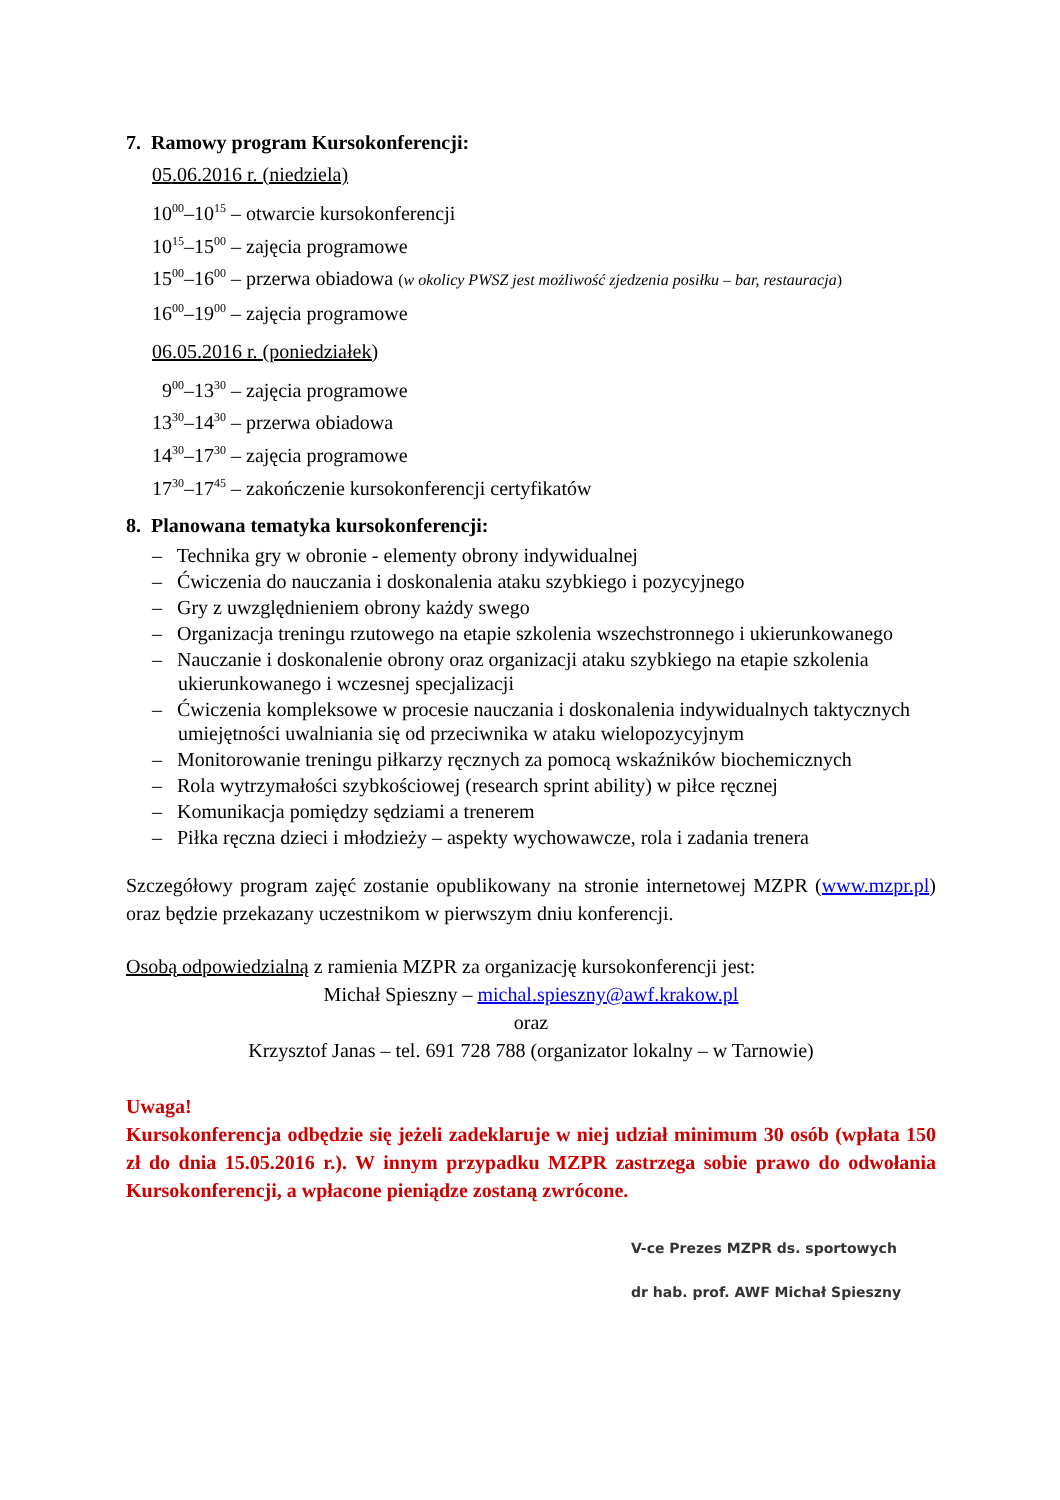7. Ramowy program Kursokonferencji:
05.06.2016 r. (niedziela)
10<sup>00</sup>–10<sup>15</sup> – otwarcie kursokonferencji
10<sup>15</sup>–15<sup>00</sup> – zajęcia programowe
15<sup>00</sup>–16<sup>00</sup> – przerwa obiadowa (w okolicy PWSZ jest możliwość zjedzenia posiłku – bar, restauracja)
16<sup>00</sup>–19<sup>00</sup> – zajęcia programowe
06.05.2016 r. (poniedziałek)
9<sup>00</sup>–13<sup>30</sup> – zajęcia programowe
13<sup>30</sup>–14<sup>30</sup> – przerwa obiadowa
14<sup>30</sup>–17<sup>30</sup> – zajęcia programowe
17<sup>30</sup>–17<sup>45</sup> – zakończenie kursokonferencji certyfikatów
8. Planowana tematyka kursokonferencji:
– Technika gry w obronie - elementy obrony indywidualnej
– Ćwiczenia do nauczania i doskonalenia ataku szybkiego i pozycyjnego
– Gry z uwzględnieniem obrony każdy swego
– Organizacja treningu rzutowego na etapie szkolenia wszechstronnego i ukierunkowanego
– Nauczanie i doskonalenie obrony oraz organizacji ataku szybkiego na etapie szkolenia ukierunkowanego i wczesnej specjalizacji
– Ćwiczenia kompleksowe w procesie nauczania i doskonalenia indywidualnych taktycznych umiejętności uwalniania się od przeciwnika w ataku wielopozycyjnym
– Monitorowanie treningu piłkarzy ręcznych za pomocą wskaźników biochemicznych
– Rola wytrzymałości szybkościowej (research sprint ability) w piłce ręcznej
– Komunikacja pomiędzy sędziami a trenerem
– Piłka ręczna dzieci i młodzieży – aspekty wychowawcze, rola i zadania trenera
Szczegółowy program zajęć zostanie opublikowany na stronie internetowej MZPR (www.mzpr.pl) oraz będzie przekazany uczestnikom w pierwszym dniu konferencji.
Osobą odpowiedzialną z ramienia MZPR za organizację kursokonferencji jest:
Michał Spieszny – michal.spieszny@awf.krakow.pl
oraz
Krzysztof Janas – tel. 691 728 788 (organizator lokalny – w Tarnowie)
Uwaga!
Kursokonferencja odbędzie się jeżeli zadeklaruje w niej udział minimum 30 osób (wpłata 150 zł do dnia 15.05.2016 r.). W innym przypadku MZPR zastrzega sobie prawo do odwołania Kursokonferencji, a wpłacone pieniądze zostaną zwrócone.
V-ce Prezes MZPR ds. sportowych
dr hab. prof. AWF Michał Spieszny